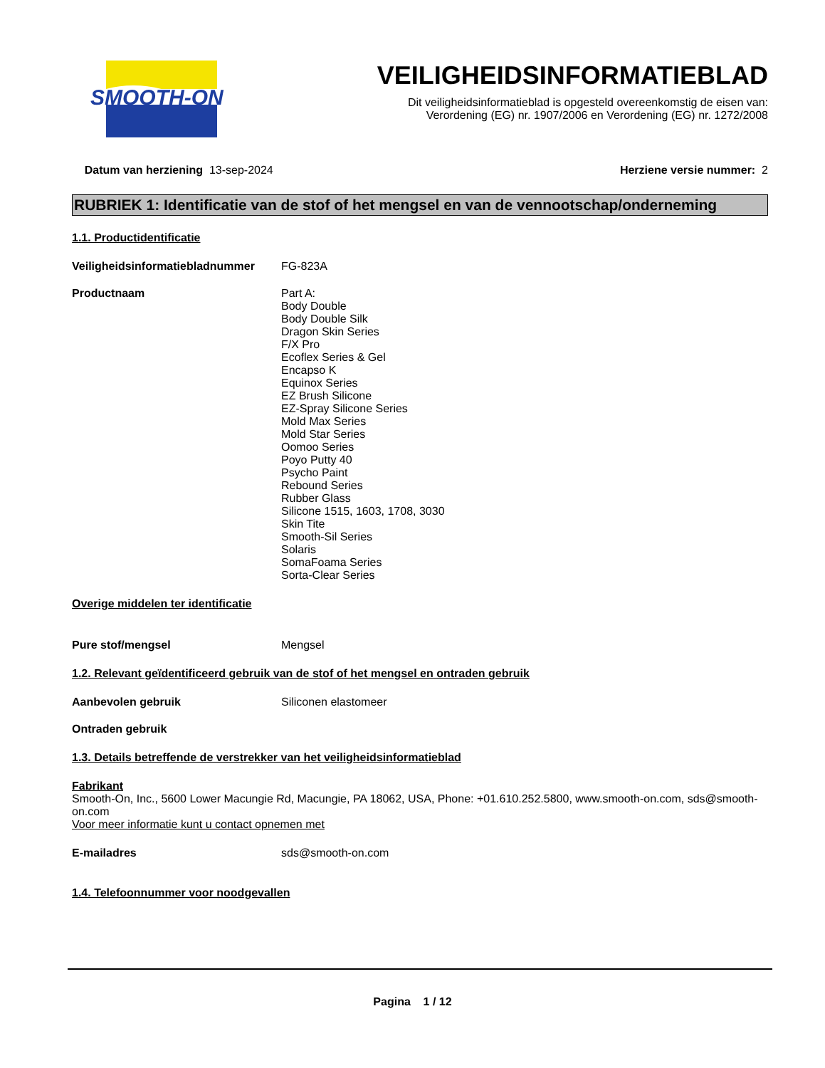SMOOTH-ON
VEILIGHEIDSINFORMATIEBLAD
Dit veiligheidsinformatieblad is opgesteld overeenkomstig de eisen van:
Verordening (EG) nr. 1907/2006 en Verordening (EG) nr. 1272/2008
Datum van herziening 13-sep-2024 Herziene versie nummer: 2
RUBRIEK 1: Identificatie van de stof of het mengsel en van de vennootschap/onderneming
1.1. Productidentificatie
Veiligheidsinformatiebladnummer
FG-823A
Productnaam Part A:
Body Double
Body Double Silk
Dragon Skin Series
F/X Pro
Ecoflex Series & Gel
Encapso K
Equinox Series
EZ Brush Silicone
EZ-Spray Silicone Series
Mold Max Series
Mold Star Series
Oomoo Series
Poyo Putty 40
Psycho Paint
Rebound Series
Rubber Glass
Silicone 1515, 1603, 1708, 3030
Skin Tite
Smooth-Sil Series
Solaris
SomaFoama Series
Sorta-Clear Series
Overige middelen ter identificatie
Pure stof/mengsel Mengsel
1.2. Relevant geïdentificeerd gebruik van de stof of het mengsel en ontraden gebruik
Aanbevolen gebruik Siliconen elastomeer
Ontraden gebruik
1.3. Details betreffende de verstrekker van het veiligheidsinformatieblad
Fabrikant
Smooth-On, Inc., 5600 Lower Macungie Rd, Macungie, PA 18062, USA, Phone: +01.610.252.5800, www.smooth-on.com, sds@smooth-on.com
Voor meer informatie kunt u contact opnemen met
E-mailadres sds@smooth-on.com
1.4. Telefoonnummer voor noodgevallen
Pagina 1 / 12